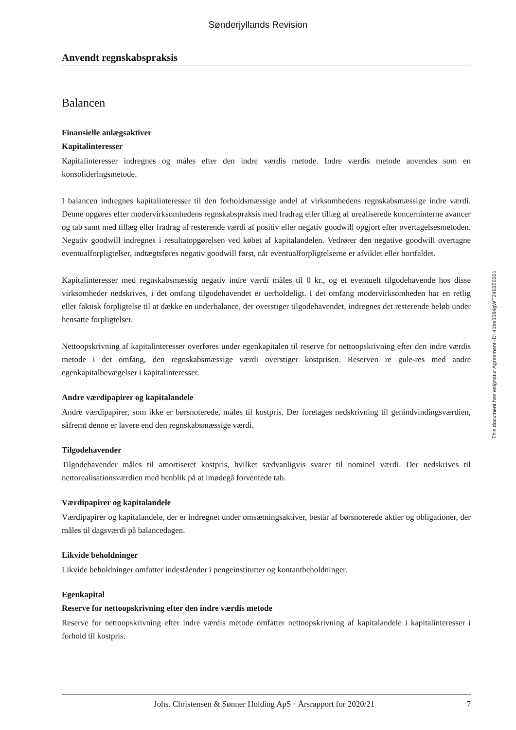Sønderjyllands Revision
Anvendt regnskabspraksis
Balancen
Finansielle anlægsaktiver
Kapitalinteresser
Kapitalinteresser indregnes og måles efter den indre værdis metode. Indre værdis metode anvendes som en konsolideringsmetode.
I balancen indregnes kapitalinteresser til den forholdsmæssige andel af virksomhedens regnskabsmæssige indre værdi. Denne opgøres efter modervirksomhedens regnskabspraksis med fradrag eller tillæg af urealiserede koncerninterne avancer og tab samt med tillæg eller fradrag af resterende værdi af positiv eller negativ goodwill opgjort efter overtagelsesmetoden. Negativ goodwill indregnes i resultatopgørelsen ved købet af kapitalandelen. Vedrører den negative goodwill overtagne eventualforpligtelser, indtægtsføres negativ goodwill først, når eventualforpligtelserne er afviklet eller bortfaldet.
Kapitalinteresser med regnskabsmæssig negativ indre værdi måles til 0 kr., og et eventuelt tilgodehavende hos disse virksomheder nedskrives, i det omfang tilgodehavendet er uerholdeligt. I det omfang modervirksomheden har en retlig eller faktisk forpligtelse til at dække en underbalance, der overstiger tilgodehavendet, indregnes det resterende beløb under hensatte forpligtelser.
Nettoopskrivning af kapitalinteresser overføres under egenkapitalen til reserve for nettoopskrivning efter den indre værdis metode i det omfang, den regnskabsmæssige værdi overstiger kostprisen. Reserven re gule-res med andre egenkapitalbevægelser i kapitalinteresser.
Andre værdipapirer og kapitalandele
Andre værdipapirer, som ikke er børsnoterede, måles til kostpris. Der foretages nedskrivning til genindvindingsværdien, såfremt denne er lavere end den regnskabsmæssige værdi.
Tilgodehavender
Tilgodehavender måles til amortiseret kostpris, hvilket sædvanligvis svarer til nominel værdi. Der nedskrives til nettorealisationsværdien med henblik på at imødegå forventede tab.
Værdipapirer og kapitalandele
Værdipapirer og kapitalandele, der er indregnet under omsætningsaktiver, består af børsnoterede aktier og obligationer, der måles til dagsværdi på balancedagen.
Likvide beholdninger
Likvide beholdninger omfatter indeståender i pengeinstitutter og kontantbeholdninger.
Egenkapital
Reserve for nettoopskrivning efter den indre værdis metode
Reserve for nettoopskrivning efter indre værdis metode omfatter nettoopskrivning af kapitalandele i kapitalinteresser i forhold til kostpris.
This document has esignatur Agreement-ID: 41be3584gWT246356021
Johs. Christensen & Sønner Holding ApS · Årsrapport for 2020/21 7